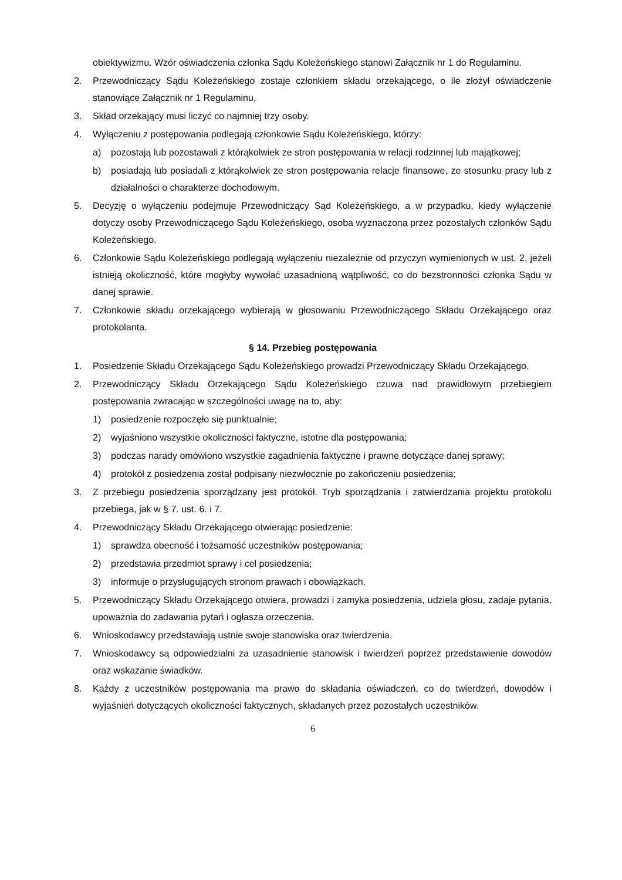obiektywizmu. Wzór oświadczenia członka Sądu Koleżeńskiego stanowi Załącznik nr 1 do Regulaminu.
2. Przewodniczący Sądu Koleżeńskiego zostaje członkiem składu orzekającego, o ile złożył oświadczenie stanowiące Załącznik nr 1 Regulaminu.
3. Skład orzekający musi liczyć co najmniej trzy osoby.
4. Wyłączeniu z postępowania podlegają członkowie Sądu Koleżeńskiego, którzy:
a) pozostają lub pozostawali z którąkolwiek ze stron postępowania w relacji rodzinnej lub majątkowej;
b) posiadają lub posiadali z którąkolwiek ze stron postępowania relacje finansowe, ze stosunku pracy lub z działalności o charakterze dochodowym.
5. Decyzję o wyłączeniu podejmuje Przewodniczący Sąd Koleżeńskiego, a w przypadku, kiedy wyłączenie dotyczy osoby Przewodniczącego Sądu Koleżeńskiego, osoba wyznaczona przez pozostałych członków Sądu Koleżeńskiego.
6. Członkowie Sądu Koleżeńskiego podlegają wyłączeniu niezależnie od przyczyn wymienionych w ust. 2, jeżeli istnieją okoliczność, które mogłyby wywołać uzasadnioną wątpliwość, co do bezstronności członka Sądu w danej sprawie.
7. Członkowie składu orzekającego wybierają w głosowaniu Przewodniczącego Składu Orzekającego oraz protokolanta.
§ 14. Przebieg postępowania
1. Posiedzenie Składu Orzekającego Sądu Koleżeńskiego prowadzi Przewodniczący Składu Orzekającego.
2. Przewodniczący Składu Orzekającego Sądu Koleżeńskiego czuwa nad prawidłowym przebiegiem postępowania zwracając w szczególności uwagę na to, aby:
1) posiedzenie rozpoczęło się punktualnie;
2) wyjaśniono wszystkie okoliczności faktyczne, istotne dla postępowania;
3) podczas narady omówiono wszystkie zagadnienia faktyczne i prawne dotyczące danej sprawy;
4) protokół z posiedzenia został podpisany niezwłocznie po zakończeniu posiedzenia;
3. Z przebiegu posiedzenia sporządzany jest protokół. Tryb sporządzania i zatwierdzania projektu protokołu przebiega, jak w § 7. ust. 6. i 7.
4. Przewodniczący Składu Orzekającego otwierając posiedzenie:
1) sprawdza obecność i tożsamość uczestników postępowania;
2) przedstawia przedmiot sprawy i cel posiedzenia;
3) informuje o przysługujących stronom prawach i obowiązkach.
5. Przewodniczący Składu Orzekającego otwiera, prowadzi i zamyka posiedzenia, udziela głosu, zadaje pytania, upoważnia do zadawania pytań i ogłasza orzeczenia.
6. Wnioskodawcy przedstawiają ustnie swoje stanowiska oraz twierdzenia.
7. Wnioskodawcy są odpowiedzialni za uzasadnienie stanowisk i twierdzeń poprzez przedstawienie dowodów oraz wskazanie świadków.
8. Każdy z uczestników postępowania ma prawo do składania oświadczeń, co do twierdzeń, dowodów i wyjaśnień dotyczących okoliczności faktycznych, składanych przez pozostałych uczestników.
6